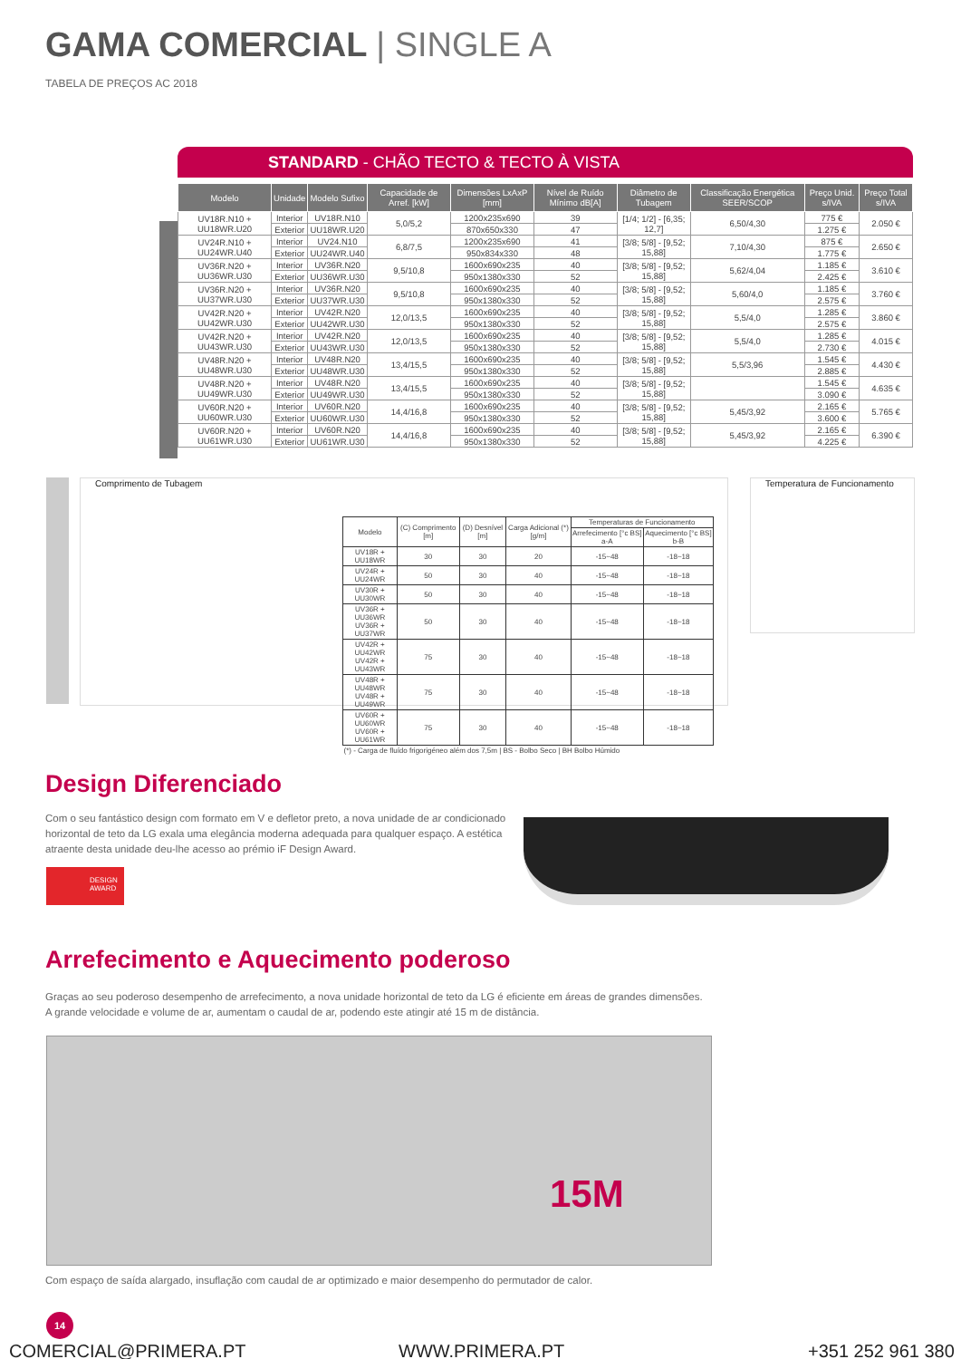GAMA COMERCIAL | SINGLE A
TABELA DE PREÇOS AC 2018
STANDARD - CHÃO TECTO & TECTO À VISTA
| Modelo | Unidade | Modelo Sufixo | Capacidade de Arref. [kW] | Dimensões LxAxP [mm] | Nível de Ruído Mínimo dB[A] | Diâmetro de Tubagem | Classificação Energética SEER/SCOP | Preço Unid. s/IVA | Preço Total s/IVA |
| --- | --- | --- | --- | --- | --- | --- | --- | --- | --- |
| UV18R.N10 + UU18WR.U20 | Interior | UV18R.N10 | 5,0/5,2 | 1200x235x690 | 39 | [1/4; 1/2] - [6,35; 12,7] | 6,50/4,30 | 775 € | 2.050 € |
| | Exterior | UU18WR.U20 | | 870x650x330 | 47 | | | 1.275 € | |
| UV24R.N10 + UU24WR.U40 | Interior | UV24.N10 | 6,8/7,5 | 1200x235x690 | 41 | [3/8; 5/8] - [9,52; 15,88] | 7,10/4,30 | 875 € | 2.650 € |
| | Exterior | UU24WR.U40 | | 950x834x330 | 48 | | | 1.775 € | |
| UV36R.N20 + UU36WR.U30 | Interior | UV36R.N20 | 9,5/10,8 | 1600x690x235 | 40 | [3/8; 5/8] - [9,52; 15,88] | 5,62/4,04 | 1.185 € | 3.610 € |
| | Exterior | UU36WR.U30 | | 950x1380x330 | 52 | | | 2.425 € | |
| UV36R.N20 + UU37WR.U30 | Interior | UV36R.N20 | 9,5/10,8 | 1600x690x235 | 40 | [3/8; 5/8] - [9,52; 15,88] | 5,60/4,0 | 1.185 € | 3.760 € |
| | Exterior | UU37WR.U30 | | 950x1380x330 | 52 | | | 2.575 € | |
| UV42R.N20 + UU42WR.U30 | Interior | UV42R.N20 | 12,0/13,5 | 1600x690x235 | 40 | [3/8; 5/8] - [9,52; 15,88] | 5,5/4,0 | 1.285 € | 3.860 € |
| | Exterior | UU42WR.U30 | | 950x1380x330 | 52 | | | 2.575 € | |
| UV42R.N20 + UU43WR.U30 | Interior | UV42R.N20 | 12,0/13,5 | 1600x690x235 | 40 | [3/8; 5/8] - [9,52; 15,88] | 5,5/4,0 | 1.285 € | 4.015 € |
| | Exterior | UU43WR.U30 | | 950x1380x330 | 52 | | | 2.730 € | |
| UV48R.N20 + UU48WR.U30 | Interior | UV48R.N20 | 13,4/15,5 | 1600x690x235 | 40 | [3/8; 5/8] - [9,52; 15,88] | 5,5/3,96 | 1.545 € | 4.430 € |
| | Exterior | UU48WR.U30 | | 950x1380x330 | 52 | | | 2.885 € | |
| UV48R.N20 + UU49WR.U30 | Interior | UV48R.N20 | 13,4/15,5 | 1600x690x235 | 40 | [3/8; 5/8] - [9,52; 15,88] | | 1.545 € | 4.635 € |
| | Exterior | UU49WR.U30 | | 950x1380x330 | 52 | | | 3.090 € | |
| UV60R.N20 + UU60WR.U30 | Interior | UV60R.N20 | 14,4/16,8 | 1600x690x235 | 40 | [3/8; 5/8] - [9,52; 15,88] | 5,45/3,92 | 2.165 € | 5.765 € |
| | Exterior | UU60WR.U30 | | 950x1380x330 | 52 | | | 3.600 € | |
| UV60R.N20 + UU61WR.U30 | Interior | UV60R.N20 | 14,4/16,8 | 1600x690x235 | 40 | [3/8; 5/8] - [9,52; 15,88] | 5,45/3,92 | 2.165 € | 6.390 € |
| | Exterior | UU61WR.U30 | | 950x1380x330 | 52 | | | 4.225 € | |
Comprimento de Tubagem
| Modelo | (C) Comprimento [m] | (D) Desnível [m] | Carga Adicional (*) [g/m] | Temperaturas de Funcionamento | |
| --- | --- | --- | --- | --- | --- |
| | | | | Arrefecimento [°c BS] a-A | Aquecimento [°c BS] b-B |
| UV18R + UU18WR | 30 | 30 | 20 | -15~48 | -18~18 |
| UV24R + UU24WR | 50 | 30 | 40 | -15~48 | -18~18 |
| UV30R + UU30WR | 50 | 30 | 40 | -15~48 | -18~18 |
| UV36R + UU36WR UV36R + UU37WR | 50 | 30 | 40 | -15~48 | -18~18 |
| UV42R + UU42WR UV42R + UU43WR | 75 | 30 | 40 | -15~48 | -18~18 |
| UV48R + UU48WR UV48R + UU49WR | 75 | 30 | 40 | -15~48 | -18~18 |
| UV60R + UU60WR UV60R + UU61WR | 75 | 30 | 40 | -15~48 | -18~18 |
| (*) - Carga de fluído frigorigéneo além dos 7,5m / BS - Bolbo Seco / BH Bolbo Húmido | | | | | |
Temperatura de Funcionamento
Design Diferenciado
Com o seu fantástico design com formato em V e defletor preto, a nova unidade de ar condicionado horizontal de teto da LG exala uma elegância moderna adequada para qualquer espaço. A estética atraente desta unidade deu-lhe acesso ao prémio iF Design Award.
DESIGN AWARD
Arrefecimento e Aquecimento poderoso
Graças ao seu poderoso desempenho de arrefecimento, a nova unidade horizontal de teto da LG é eficiente em áreas de grandes dimensões.
A grande velocidade e volume de ar, aumentam o caudal de ar, podendo este atingir até 15 m de distância.
15M
Com espaço de saída alargado, insuflação com caudal de ar optimizado e maior desempenho do permutador de calor.
14
COMERCIAL@PRIMERA.PT WWW.PRIMERA.PT +351 252 961 380